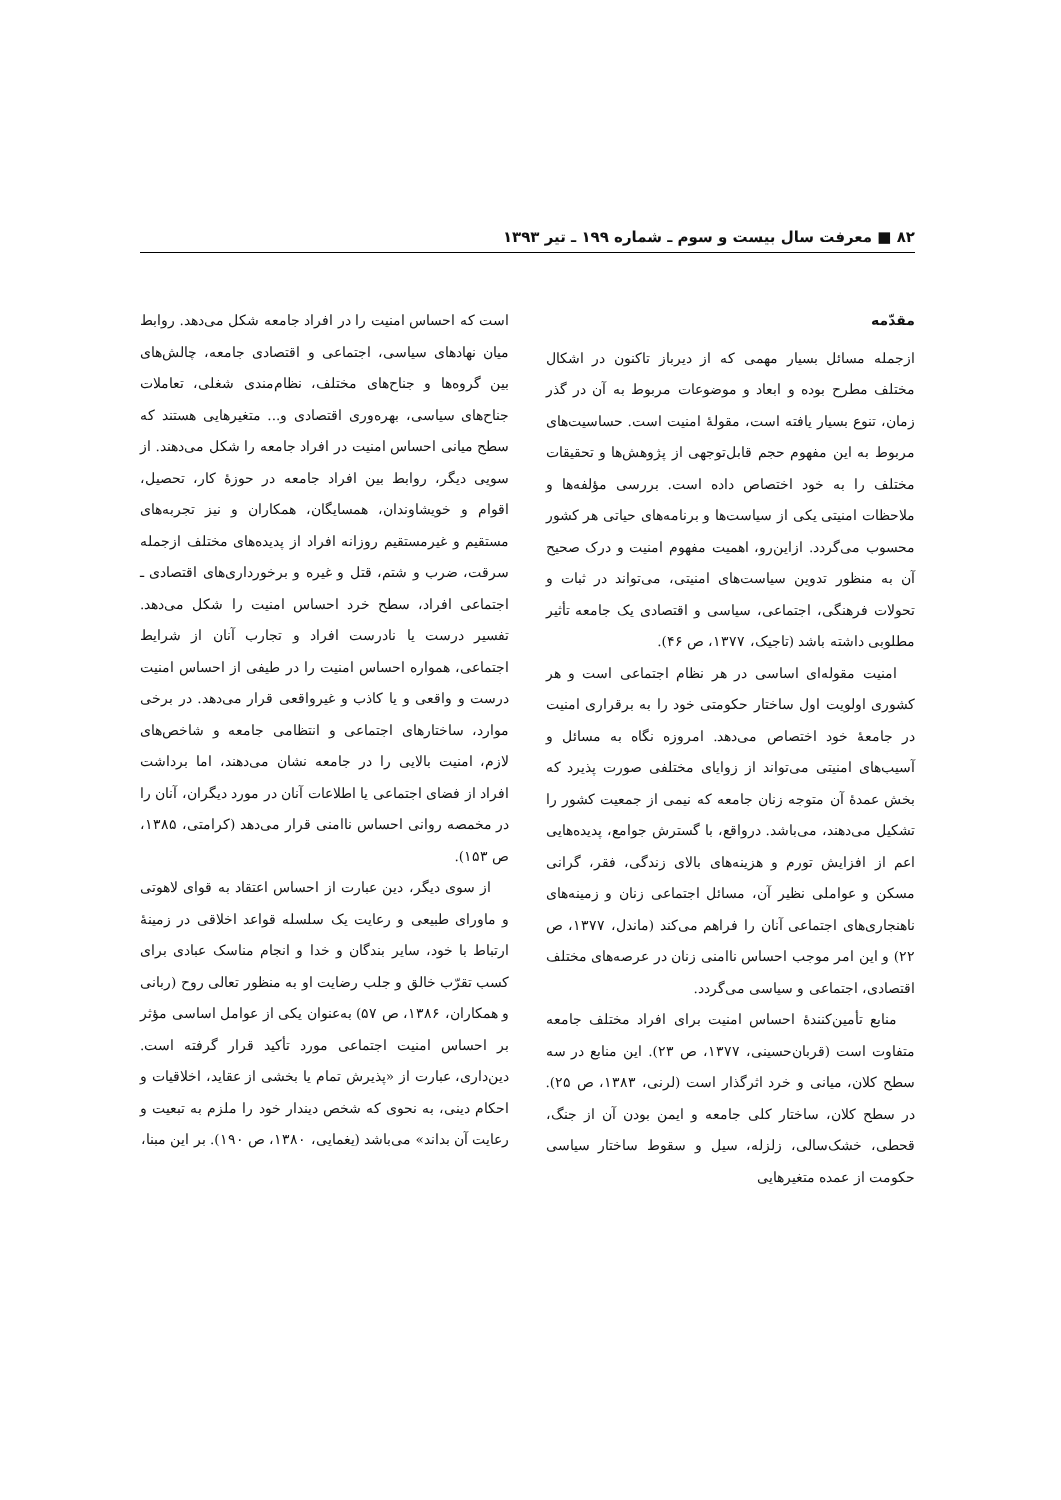۸۲ ■ معرفت سال بیست و سوم ـ شماره ۱۹۹ ـ تیر ۱۳۹۳
مقدّمه
ازجمله مسائل بسیار مهمی که از دیرباز تاکنون در اشکال مختلف مطرح بوده و ابعاد و موضوعات مربوط به آن در گذر زمان، تنوع بسیار یافته است، مقولهٔ امنیت است. حساسیت‌های مربوط به این مفهوم حجم قابل‌توجهی از پژوهش‌ها و تحقیقات مختلف را به خود اختصاص داده است. بررسی مؤلفه‌ها و ملاحظات امنیتی یکی از سیاست‌ها و برنامه‌های حیاتی هر کشور محسوب می‌گردد. ازاین‌رو، اهمیت مفهوم امنیت و درک صحیح آن به منظور تدوین سیاست‌های امنیتی، می‌تواند در ثبات و تحولات فرهنگی، اجتماعی، سیاسی و اقتصادی یک جامعه تأثیر مطلوبی داشته باشد (تاجیک، ۱۳۷۷، ص ۴۶).
امنیت مقوله‌ای اساسی در هر نظام اجتماعی است و هر کشوری اولویت اول ساختار حکومتی خود را به برقراری امنیت در جامعهٔ خود اختصاص می‌دهد. امروزه نگاه به مسائل و آسیب‌های امنیتی می‌تواند از زوایای مختلفی صورت پذیرد که بخش عمدهٔ آن متوجه زنان جامعه که نیمی از جمعیت کشور را تشکیل می‌دهند، می‌باشد. درواقع، با گسترش جوامع، پدیده‌هایی اعم از افزایش تورم و هزینه‌های بالای زندگی، فقر، گرانی مسکن و عواملی نظیر آن، مسائل اجتماعی زنان و زمینه‌های ناهنجاری‌های اجتماعی آنان را فراهم می‌کند (ماندل، ۱۳۷۷، ص ۲۲) و این امر موجب احساس ناامنی زنان در عرصه‌های مختلف اقتصادی، اجتماعی و سیاسی می‌گردد.
منابع تأمین‌کنندهٔ احساس امنیت برای افراد مختلف جامعه متفاوت است (قربان‌حسینی، ۱۳۷۷، ص ۲۳). این منابع در سه سطح کلان، میانی و خرد اثرگذار است (لرنی، ۱۳۸۳، ص ۲۵). در سطح کلان، ساختار کلی جامعه و ایمن بودن آن از جنگ، قحطی، خشک‌سالی، زلزله، سیل و سقوط ساختار سیاسی حکومت از عمده متغیرهایی
است که احساس امنیت را در افراد جامعه شکل می‌دهد. روابط میان نهادهای سیاسی، اجتماعی و اقتصادی جامعه، چالش‌های بین گروه‌ها و جناح‌های مختلف، نظام‌مندی شغلی، تعاملات جناح‌های سیاسی، بهره‌وری اقتصادی و... متغیرهایی هستند که سطح میانی احساس امنیت در افراد جامعه را شکل می‌دهند. از سویی دیگر، روابط بین افراد جامعه در حوزهٔ کار، تحصیل، اقوام و خویشاوندان، همسایگان، همکاران و نیز تجربه‌های مستقیم و غیرمستقیم روزانه افراد از پدیده‌های مختلف ازجمله سرقت، ضرب و شتم، قتل و غیره و برخورداری‌های اقتصادی ـ اجتماعی افراد، سطح خرد احساس امنیت را شکل می‌دهد. تفسیر درست یا نادرست افراد و تجارب آنان از شرایط اجتماعی، همواره احساس امنیت را در طیفی از احساس امنیت درست و واقعی و یا کاذب و غیرواقعی قرار می‌دهد. در برخی موارد، ساختارهای اجتماعی و انتظامی جامعه و شاخص‌های لازم، امنیت بالایی را در جامعه نشان می‌دهند، اما برداشت افراد از فضای اجتماعی یا اطلاعات آنان در مورد دیگران، آنان را در مخمصه روانی احساس ناامنی قرار می‌دهد (کرامتی، ۱۳۸۵، ص ۱۵۳).
از سوی دیگر، دین عبارت از احساس اعتقاد به قوای لاهوتی و ماورای طبیعی و رعایت یک سلسله قواعد اخلاقی در زمینهٔ ارتباط با خود، سایر بندگان و خدا و انجام مناسک عبادی برای کسب تقرّب خالق و جلب رضایت او به منظور تعالی روح (ربانی و همکاران، ۱۳۸۶، ص ۵۷) به‌عنوان یکی از عوامل اساسی مؤثر بر احساس امنیت اجتماعی مورد تأکید قرار گرفته است. دین‌داری، عبارت از «پذیرش تمام یا بخشی از عقاید، اخلاقیات و احکام دینی، به نحوی که شخص دیندار خود را ملزم به تبعیت و رعایت آن بداند» می‌باشد (یغمایی، ۱۳۸۰، ص ۱۹۰). بر این مبنا،